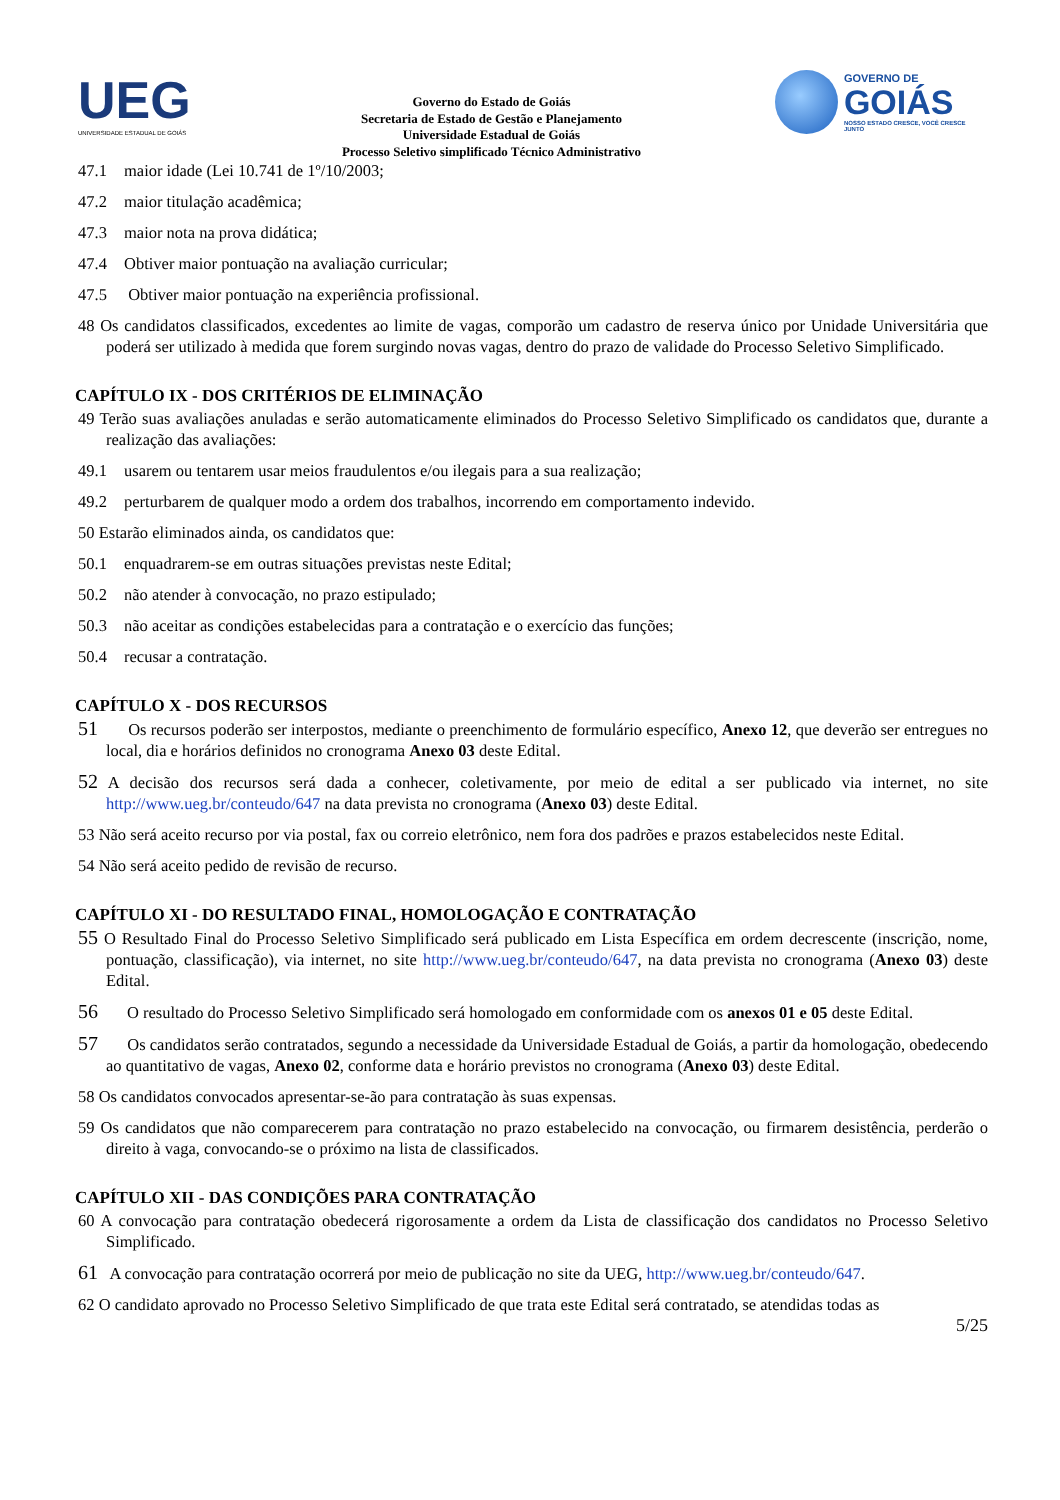UEG
UNIVERSIDADE ESTADUAL DE GOIÁS
Governo do Estado de Goiás
Secretaria de Estado de Gestão e Planejamento
Universidade Estadual de Goiás
Processo Seletivo simplificado Técnico Administrativo
GOVERNO DE
GOIÁS
NOSSO ESTADO CRESCE, VOCÊ CRESCE JUNTO
47.1 maior idade (Lei 10.741 de 1º/10/2003;
47.2 maior titulação acadêmica;
47.3 maior nota na prova didática;
47.4 Obtiver maior pontuação na avaliação curricular;
47.5 Obtiver maior pontuação na experiência profissional.
48 Os candidatos classificados, excedentes ao limite de vagas, comporão um cadastro de reserva único por Unidade Universitária que poderá ser utilizado à medida que forem surgindo novas vagas, dentro do prazo de validade do Processo Seletivo Simplificado.
CAPÍTULO IX - DOS CRITÉRIOS DE ELIMINAÇÃO
49 Terão suas avaliações anuladas e serão automaticamente eliminados do Processo Seletivo Simplificado os candidatos que, durante a realização das avaliações:
49.1 usarem ou tentarem usar meios fraudulentos e/ou ilegais para a sua realização;
49.2 perturbarem de qualquer modo a ordem dos trabalhos, incorrendo em comportamento indevido.
50 Estarão eliminados ainda, os candidatos que:
50.1 enquadrarem-se em outras situações previstas neste Edital;
50.2 não atender à convocação, no prazo estipulado;
50.3 não aceitar as condições estabelecidas para a contratação e o exercício das funções;
50.4 recusar a contratação.
CAPÍTULO X - DOS RECURSOS
51 Os recursos poderão ser interpostos, mediante o preenchimento de formulário específico, Anexo 12, que deverão ser entregues no local, dia e horários definidos no cronograma Anexo 03 deste Edital.
52 A decisão dos recursos será dada a conhecer, coletivamente, por meio de edital a ser publicado via internet, no site http://www.ueg.br/conteudo/647 na data prevista no cronograma (Anexo 03) deste Edital.
53 Não será aceito recurso por via postal, fax ou correio eletrônico, nem fora dos padrões e prazos estabelecidos neste Edital.
54 Não será aceito pedido de revisão de recurso.
CAPÍTULO XI - DO RESULTADO FINAL, HOMOLOGAÇÃO E CONTRATAÇÃO
55 O Resultado Final do Processo Seletivo Simplificado será publicado em Lista Específica em ordem decrescente (inscrição, nome, pontuação, classificação), via internet, no site http://www.ueg.br/conteudo/647, na data prevista no cronograma (Anexo 03) deste Edital.
56 O resultado do Processo Seletivo Simplificado será homologado em conformidade com os anexos 01 e 05 deste Edital.
57 Os candidatos serão contratados, segundo a necessidade da Universidade Estadual de Goiás, a partir da homologação, obedecendo ao quantitativo de vagas, Anexo 02, conforme data e horário previstos no cronograma (Anexo 03) deste Edital.
58 Os candidatos convocados apresentar-se-ão para contratação às suas expensas.
59 Os candidatos que não comparecerem para contratação no prazo estabelecido na convocação, ou firmarem desistência, perderão o direito à vaga, convocando-se o próximo na lista de classificados.
CAPÍTULO XII - DAS CONDIÇÕES PARA CONTRATAÇÃO
60 A convocação para contratação obedecerá rigorosamente a ordem da Lista de classificação dos candidatos no Processo Seletivo Simplificado.
61 A convocação para contratação ocorrerá por meio de publicação no site da UEG, http://www.ueg.br/conteudo/647.
62 O candidato aprovado no Processo Seletivo Simplificado de que trata este Edital será contratado, se atendidas todas as
5/25